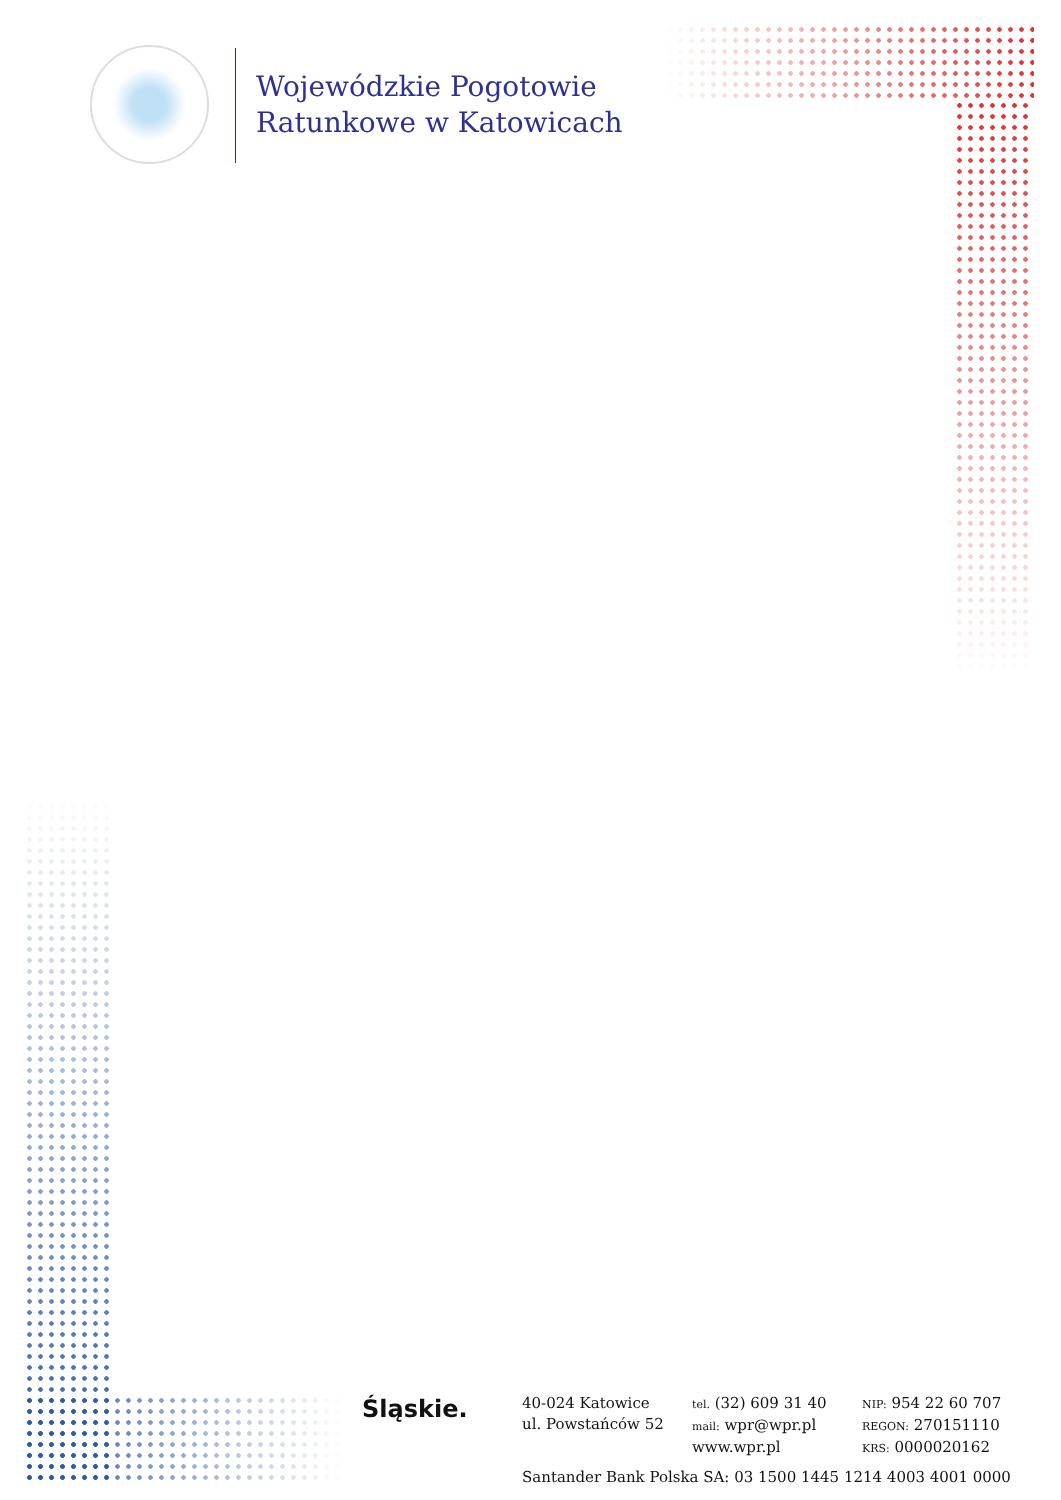Wojewódzkie Pogotowie
Ratunkowe w Katowicach
Śląskie.
40-024 Katowice
ul. Powstańców 52
tel. (32) 609 31 40
mail: wpr@wpr.pl
www.wpr.pl
NIP: 954 22 60 707
REGON: 270151110
KRS: 0000020162
Santander Bank Polska SA: 03 1500 1445 1214 4003 4001 0000